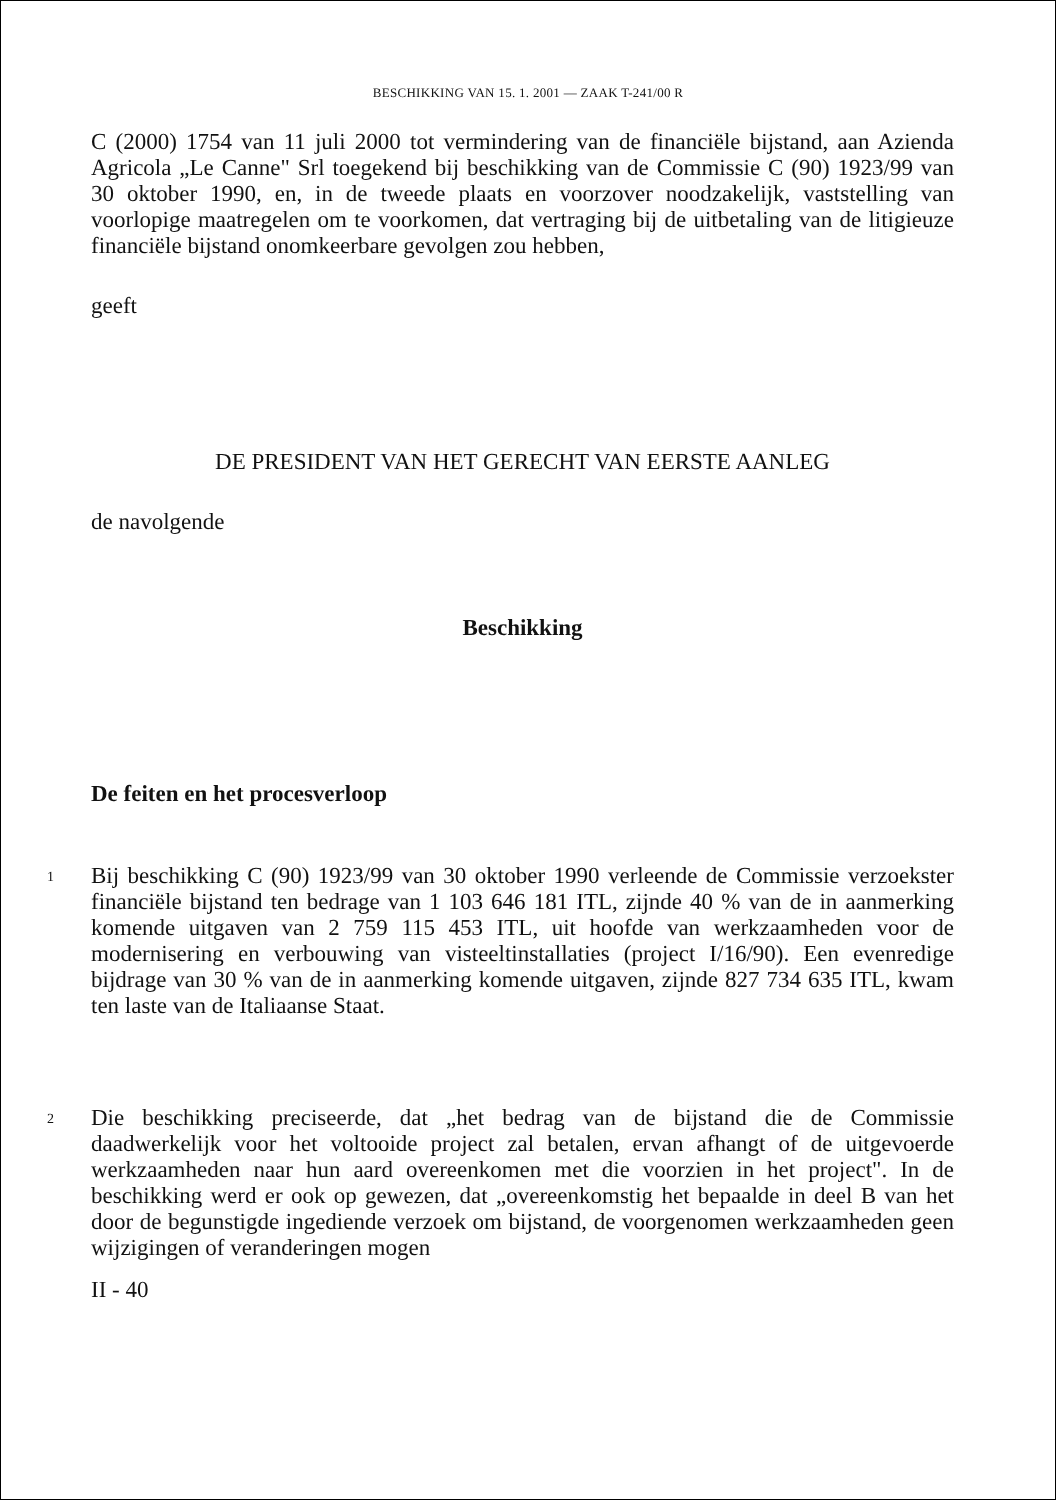BESCHIKKING VAN 15. 1. 2001 — ZAAK T-241/00 R
C (2000) 1754 van 11 juli 2000 tot vermindering van de financiële bijstand, aan Azienda Agricola „Le Canne" Srl toegekend bij beschikking van de Commissie C (90) 1923/99 van 30 oktober 1990, en, in de tweede plaats en voorzover noodzakelijk, vaststelling van voorlopige maatregelen om te voorkomen, dat vertraging bij de uitbetaling van de litigieuze financiële bijstand onomkeerbare gevolgen zou hebben,
geeft
DE PRESIDENT VAN HET GERECHT VAN EERSTE AANLEG
de navolgende
Beschikking
De feiten en het procesverloop
1
Bij beschikking C (90) 1923/99 van 30 oktober 1990 verleende de Commissie verzoekster financiële bijstand ten bedrage van 1 103 646 181 ITL, zijnde 40 % van de in aanmerking komende uitgaven van 2 759 115 453 ITL, uit hoofde van werkzaamheden voor de modernisering en verbouwing van visteeltinstallaties (project I/16/90). Een evenredige bijdrage van 30 % van de in aanmerking komende uitgaven, zijnde 827 734 635 ITL, kwam ten laste van de Italiaanse Staat.
2
Die beschikking preciseerde, dat „het bedrag van de bijstand die de Commissie daadwerkelijk voor het voltooide project zal betalen, ervan afhangt of de uitgevoerde werkzaamheden naar hun aard overeenkomen met die voorzien in het project". In de beschikking werd er ook op gewezen, dat „overeenkomstig het bepaalde in deel B van het door de begunstigde ingediende verzoek om bijstand, de voorgenomen werkzaamheden geen wijzigingen of veranderingen mogen
II - 40